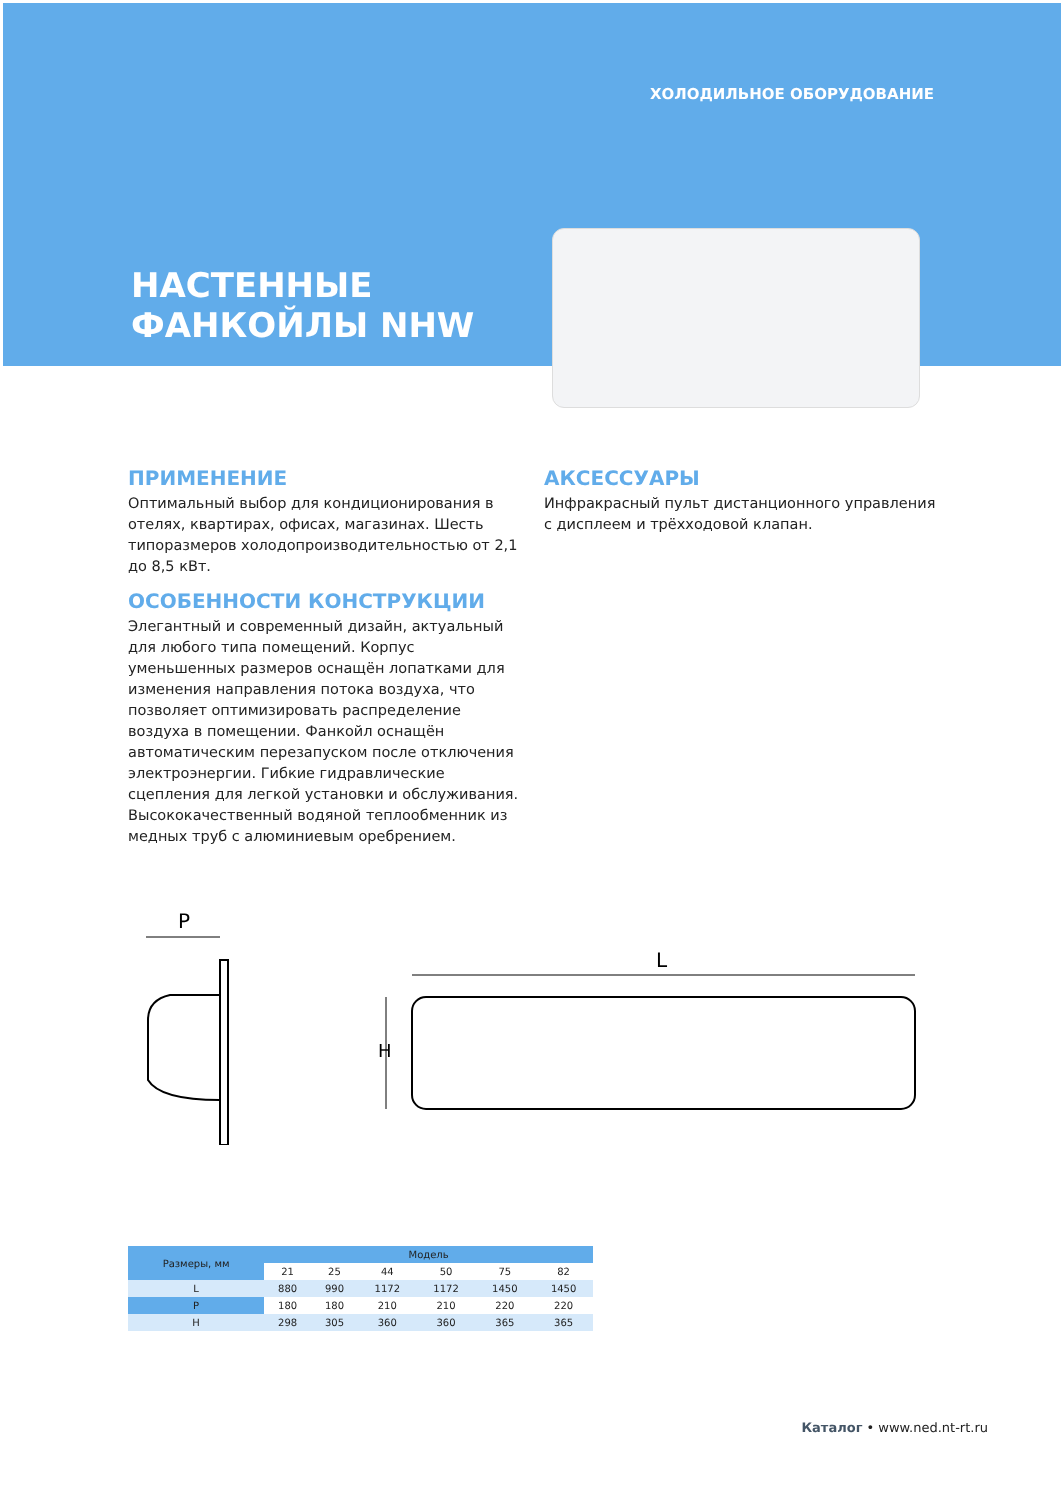ХОЛОДИЛЬНОЕ ОБОРУДОВАНИЕ
НАСТЕННЫЕ
ФАНКОЙЛЫ NHW
ПРИМЕНЕНИЕ
Оптимальный выбор для кондиционирования в отелях, квартирах, офисах, магазинах. Шесть типоразмеров холодопроизводительностью от 2,1 до 8,5 кВт.
ОСОБЕННОСТИ КОНСТРУКЦИИ
Элегантный и современный дизайн, актуальный для любого типа помещений. Корпус уменьшенных размеров оснащён лопатками для изменения направления потока воздуха, что позволяет оптимизировать распределение воздуха в помещении. Фанкойл оснащён автоматическим перезапуском после отключения электроэнергии. Гибкие гидравлические сцепления для легкой установки и обслуживания. Высококачественный водяной теплообменник из медных труб с алюминиевым оребрением.
АКСЕССУАРЫ
Инфракрасный пульт дистанционного управления с дисплеем и трёхходовой клапан.
P
L
H
| Размеры, мм | Модель | | | | | |
| --- | --- | --- | --- | --- | --- | --- |
| | 21 | 25 | 44 | 50 | 75 | 82 |
| L | 880 | 990 | 1172 | 1172 | 1450 | 1450 |
| P | 180 | 180 | 210 | 210 | 220 | 220 |
| H | 298 | 305 | 360 | 360 | 365 | 365 |
Каталог • www.ned.nt-rt.ru